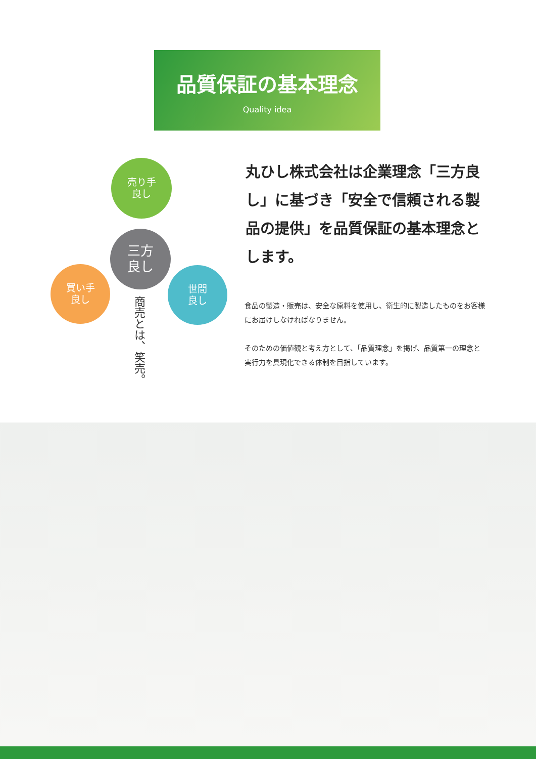品質保証の基本理念
Quality idea
売り手
良し
三方
良し
買い手
良し
世間
良し
商売とは、笑売。
丸ひし株式会社は企業理念「三方良し」に基づき「安全で信頼される製品の提供」を品質保証の基本理念とします。
食品の製造・販売は、安全な原料を使用し、衛生的に製造したものをお客様にお届けしなければなりません。
そのための価値観と考え方として、「品質理念」を掲げ、品質第一の理念と実行力を具現化できる体制を目指しています。